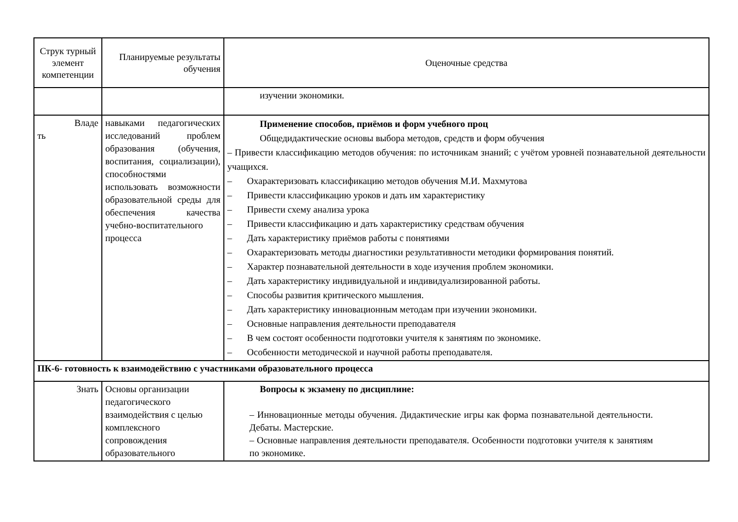| Струк турный элемент компетенции | Планируемые результаты обучения | Оценочные средства |
| --- | --- | --- |
| | | изучении экономики. |
| Владе ть | навыками педагогических исследований проблем образования (обучения, воспитания, социализации), способностями использовать возможности образовательной среды для обеспечения качества учебно-воспитательного процесса | Применение способов, приёмов и форм учебного проц Общедидактические основы выбора методов, средств и форм обучения – Привести классификацию методов обучения: по источникам знаний; с учётом уровней познавательной деятельности учащихся. – Охарактеризовать классификацию методов обучения М.И. Махмутова – Привести классификацию уроков и дать им характеристику – Привести схему анализа урока – Привести классификацию и дать характеристику средствам обучения – Дать характеристику приёмов работы с понятиями – Охарактеризовать методы диагностики результативности методики формирования понятий. – Характер познавательной деятельности в ходе изучения проблем экономики. – Дать характеристику индивидуальной и индивидуализированной работы. – Способы развития критического мышления. – Дать характеристику инновационным методам при изучении экономики. – Основные направления деятельности преподавателя – В чем состоят особенности подготовки учителя к занятиям по экономике. – Особенности методической и научной работы преподавателя. |
| ПК-6- готовность к взаимодействию с участниками образовательного процесса | | |
| Знать | Основы организации педагогического взаимодействия с целью комплексного сопровождения образовательного | Вопросы к экзамену по дисциплине: – Инновационные методы обучения. Дидактические игры как форма познавательной деятельности. Дебаты. Мастерские. – Основные направления деятельности преподавателя. Особенности подготовки учителя к занятиям по экономике. |